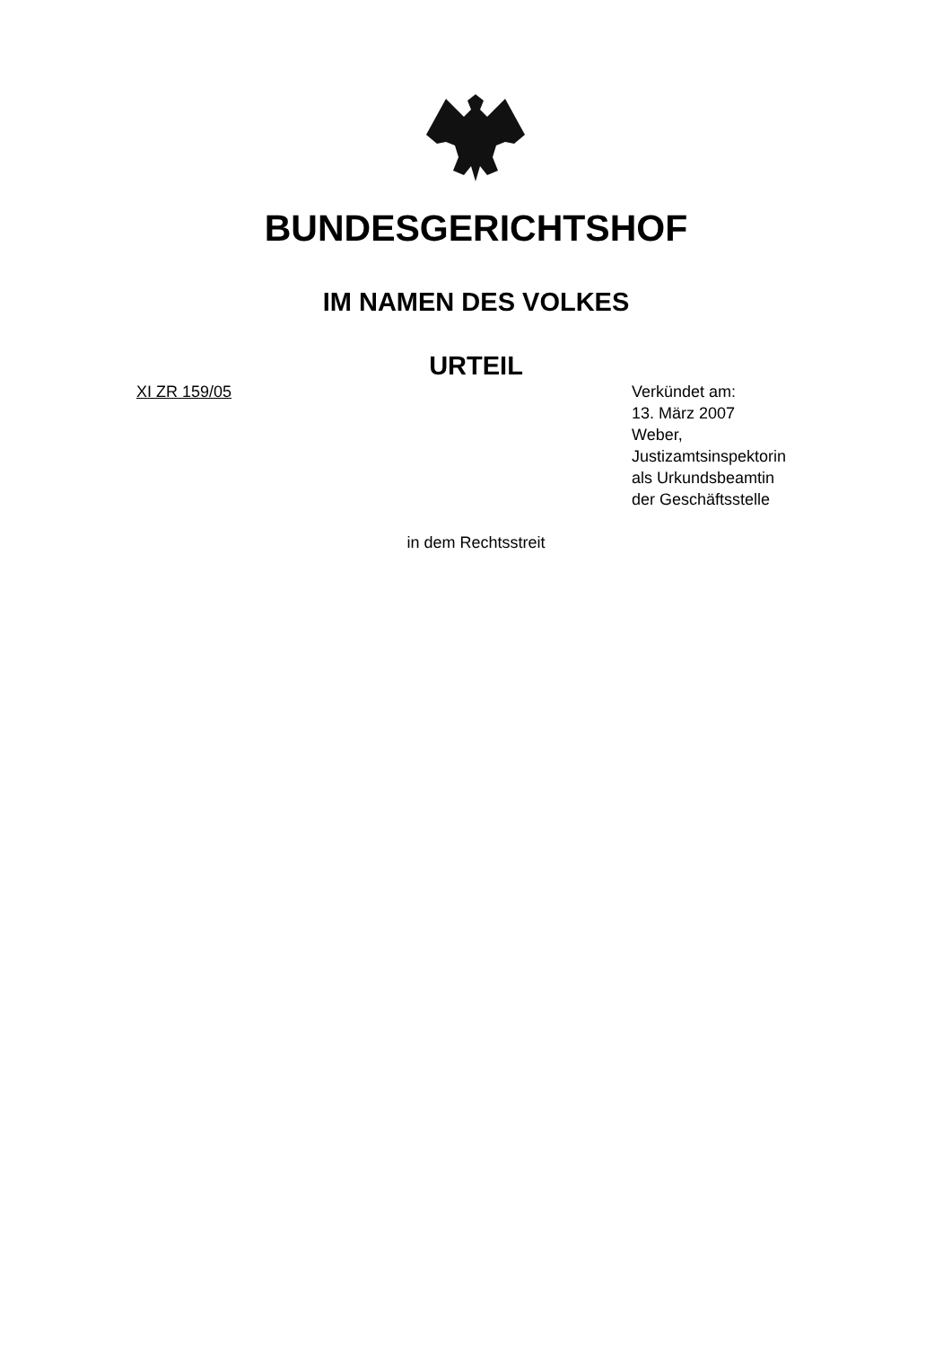BUNDESGERICHTSHOF
IM NAMEN DES VOLKES
URTEIL
XI ZR 159/05 Verkündet am:
13. März 2007
Weber,
Justizamtsinspektorin
als Urkundsbeamtin
der Geschäftsstelle
in dem Rechtsstreit